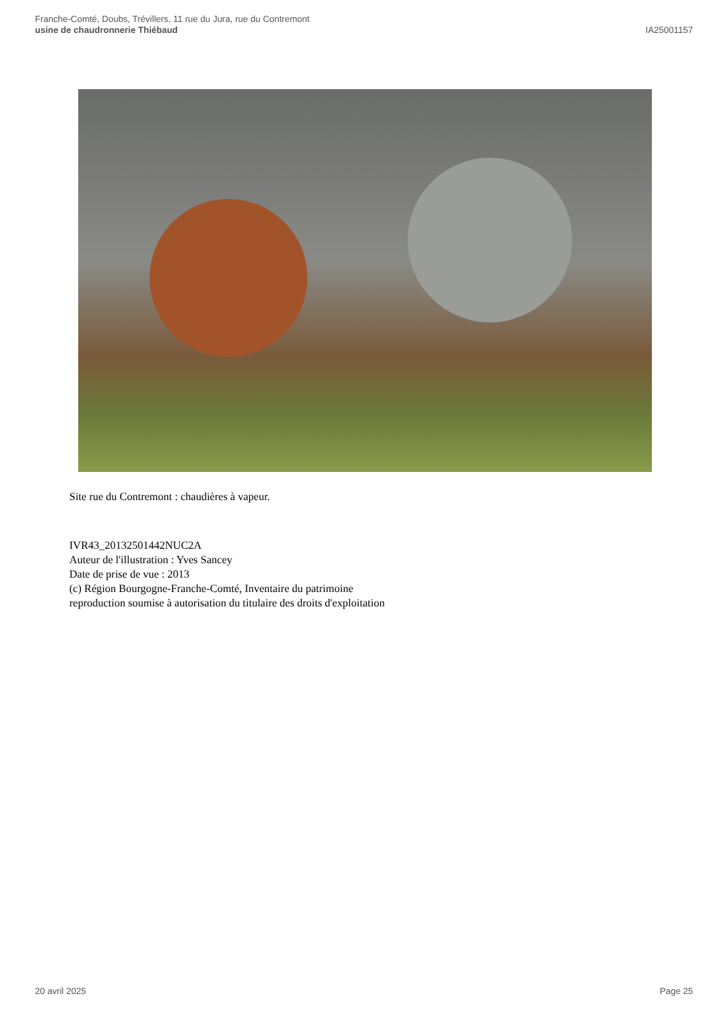Franche-Comté, Doubs, Trévillers, 11 rue du Jura, rue du Contremont
usine de chaudronnerie Thiébaud
IA25001157
Site rue du Contremont : chaudières à vapeur.
IVR43_20132501442NUC2A
Auteur de l'illustration : Yves Sancey
Date de prise de vue : 2013
(c) Région Bourgogne-Franche-Comté, Inventaire du patrimoine
reproduction soumise à autorisation du titulaire des droits d'exploitation
20 avril 2025 Page 25